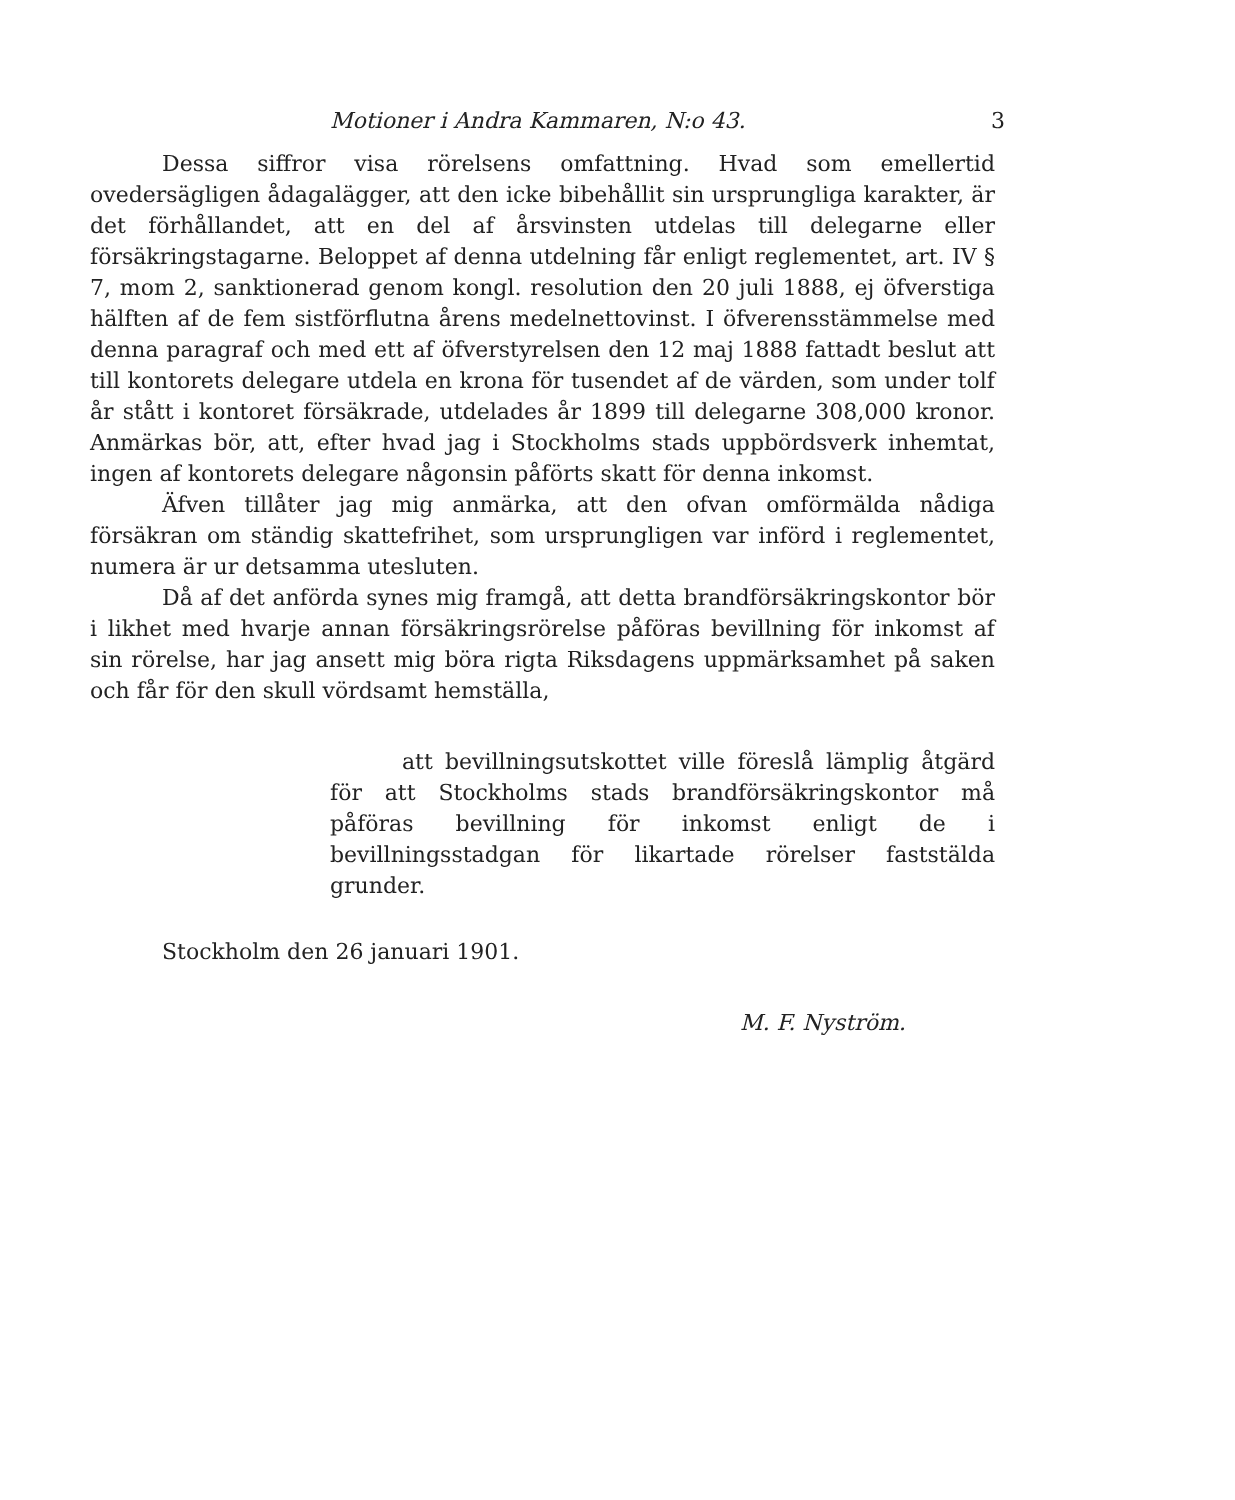Motioner i Andra Kammaren, N:o 43. 3
Dessa siffror visa rörelsens omfattning. Hvad som emellertid ovedersägligen ådagalägger, att den icke bibehållit sin ursprungliga karakter, är det förhållandet, att en del af årsvinsten utdelas till delegarne eller försäkringstagarne. Beloppet af denna utdelning får enligt reglementet, art. IV § 7, mom 2, sanktionerad genom kongl. resolution den 20 juli 1888, ej öfverstiga hälften af de fem sistförflutna årens medelnettovinst. I öfverensstämmelse med denna paragraf och med ett af öfverstyrelsen den 12 maj 1888 fattadt beslut att till kontorets delegare utdela en krona för tusendet af de värden, som under tolf år stått i kontoret försäkrade, utdelades år 1899 till delegarne 308,000 kronor. Anmärkas bör, att, efter hvad jag i Stockholms stads uppbördsverk inhemtat, ingen af kontorets delegare någonsin påförts skatt för denna inkomst.
Äfven tillåter jag mig anmärka, att den ofvan omförmälda nådiga försäkran om ständig skattefrihet, som ursprungligen var införd i reglementet, numera är ur detsamma utesluten.
Då af det anförda synes mig framgå, att detta brandförsäkringskontor bör i likhet med hvarje annan försäkringsrörelse påföras bevillning för inkomst af sin rörelse, har jag ansett mig böra rigta Riksdagens uppmärksamhet på saken och får för den skull vördsamt hemställa,
att bevillningsutskottet ville föreslå lämplig åtgärd för att Stockholms stads brandförsäkringskontor må påföras bevillning för inkomst enligt de i bevillningsstadgan för likartade rörelser faststälda grunder.
Stockholm den 26 januari 1901.
M. F. Nyström.